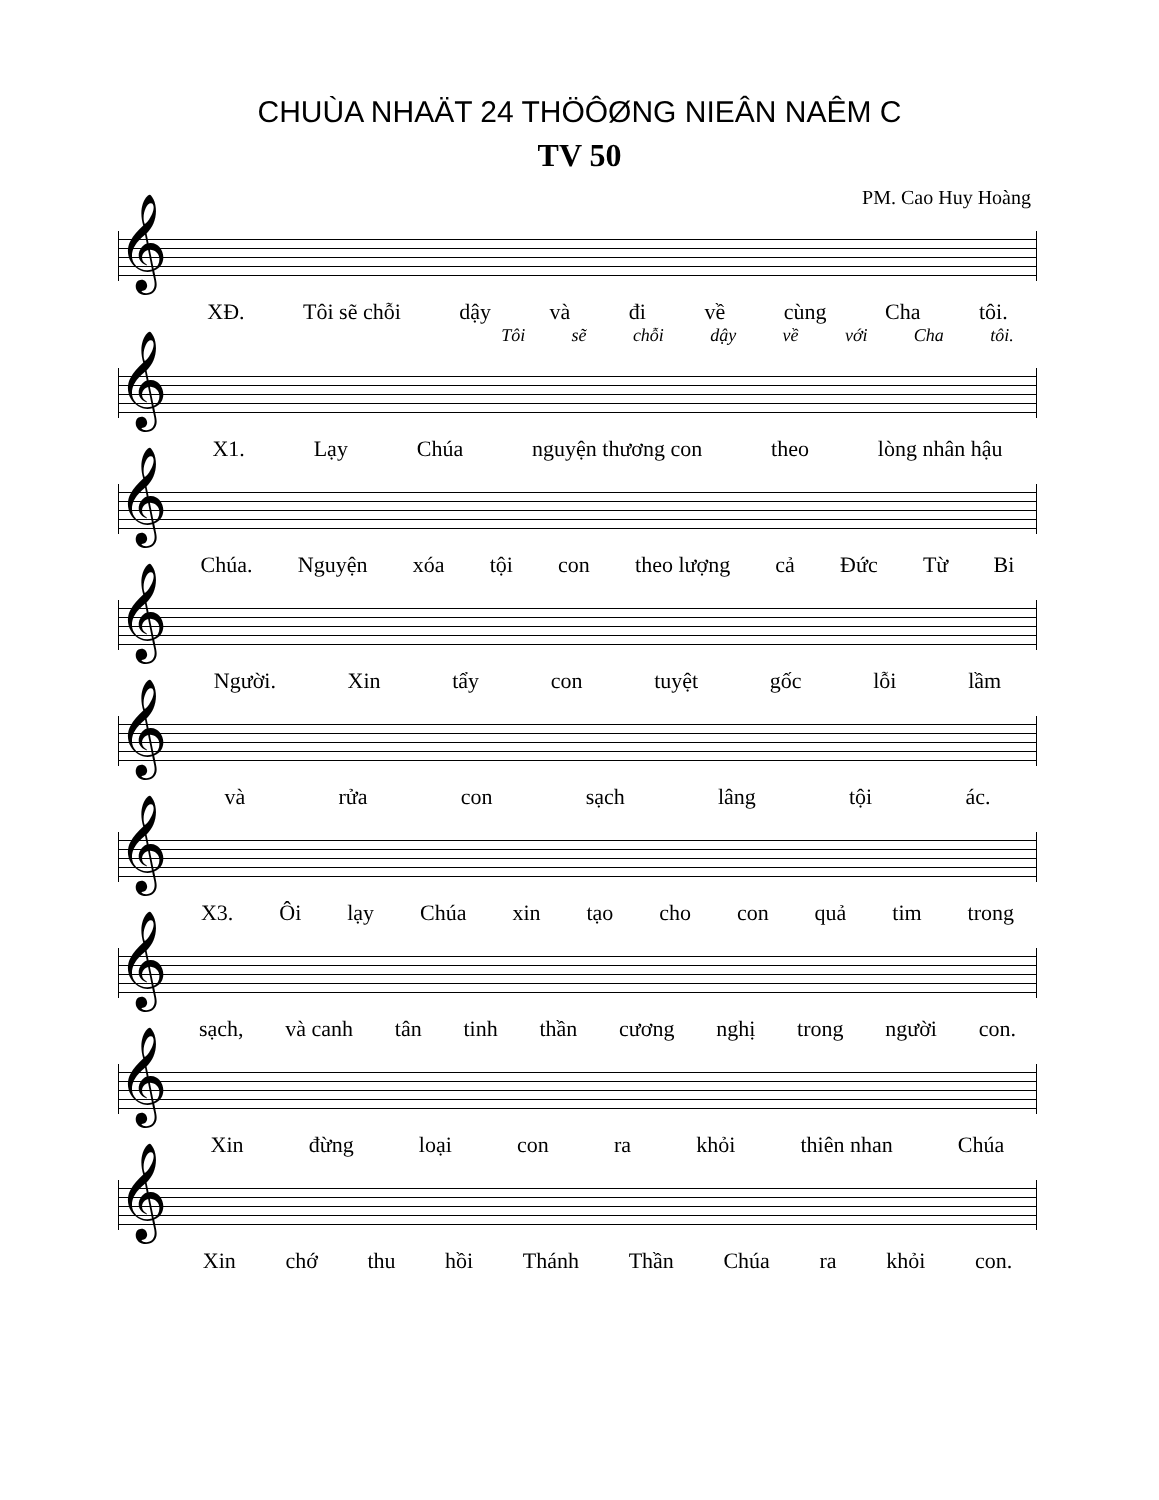CHUÙA NHAÄT 24 THÖÔØNG NIEÂN NAÊM C
TV 50
PM. Cao Huy Hoàng
𝄞
XĐ. Tôi sẽ chỗi dậy và đi về cùng Cha tôi.
Tôi sẽ chỗi dậy về với Cha tôi.
𝄞
X1. Lạy Chúa nguyện thương con theo lòng nhân hậu
𝄞
Chúa. Nguyện xóa tội con theo lượng cả Đức Từ Bi
𝄞
Người. Xin tẩy con tuyệt gốc lỗi lầm
𝄞
và rửa con sạch lâng tội ác.
𝄞
X3. Ôi lạy Chúa xin tạo cho con quả tim trong
𝄞
sạch, và canh tân tinh thần cương nghị trong người con.
𝄞
Xin đừng loại con ra khỏi thiên nhan Chúa
𝄞
Xin chớ thu hồi Thánh Thần Chúa ra khỏi con.